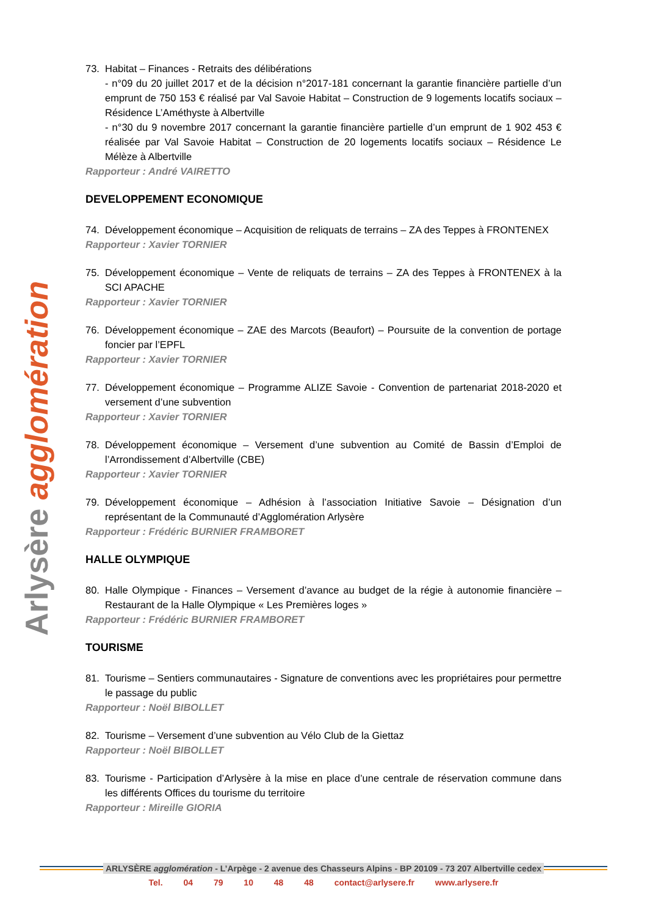Arlysère agglomération
73. Habitat – Finances - Retraits des délibérations
- n°09 du 20 juillet 2017 et de la décision n°2017-181 concernant la garantie financière partielle d’un emprunt de 750 153 € réalisé par Val Savoie Habitat – Construction de 9 logements locatifs sociaux – Résidence L’Améthyste à Albertville
- n°30 du 9 novembre 2017 concernant la garantie financière partielle d’un emprunt de 1 902 453 € réalisée par Val Savoie Habitat – Construction de 20 logements locatifs sociaux – Résidence Le Mélèze à Albertville
Rapporteur : André VAIRETTO
DEVELOPPEMENT ECONOMIQUE
74. Développement économique – Acquisition de reliquats de terrains – ZA des Teppes à FRONTENEX
Rapporteur : Xavier TORNIER
75. Développement économique – Vente de reliquats de terrains – ZA des Teppes à FRONTENEX à la SCI APACHE
Rapporteur : Xavier TORNIER
76. Développement économique – ZAE des Marcots (Beaufort) – Poursuite de la convention de portage foncier par l’EPFL
Rapporteur : Xavier TORNIER
77. Développement économique – Programme ALIZE Savoie - Convention de partenariat 2018-2020 et versement d’une subvention
Rapporteur : Xavier TORNIER
78. Développement économique – Versement d’une subvention au Comité de Bassin d’Emploi de l’Arrondissement d’Albertville (CBE)
Rapporteur : Xavier TORNIER
79. Développement économique – Adhésion à l’association Initiative Savoie – Désignation d’un représentant de la Communauté d’Agglomération Arlysère
Rapporteur : Frédéric BURNIER FRAMBORET
HALLE OLYMPIQUE
80. Halle Olympique - Finances – Versement d’avance au budget de la régie à autonomie financière – Restaurant de la Halle Olympique « Les Premières loges »
Rapporteur : Frédéric BURNIER FRAMBORET
TOURISME
81. Tourisme – Sentiers communautaires - Signature de conventions avec les propriétaires pour permettre le passage du public
Rapporteur : Noël BIBOLLET
82. Tourisme – Versement d’une subvention au Vélo Club de la Giettaz
Rapporteur : Noël BIBOLLET
83. Tourisme - Participation d’Arlysère à la mise en place d’une centrale de réservation commune dans les différents Offices du tourisme du territoire
Rapporteur : Mireille GIORIA
ARLYSÈRE agglomération - L’Arpège - 2 avenue des Chasseurs Alpins - BP 20109 - 73 207 Albertville cedex
Tel. 04 79 10 48 48 contact@arlysere.fr www.arlysere.fr